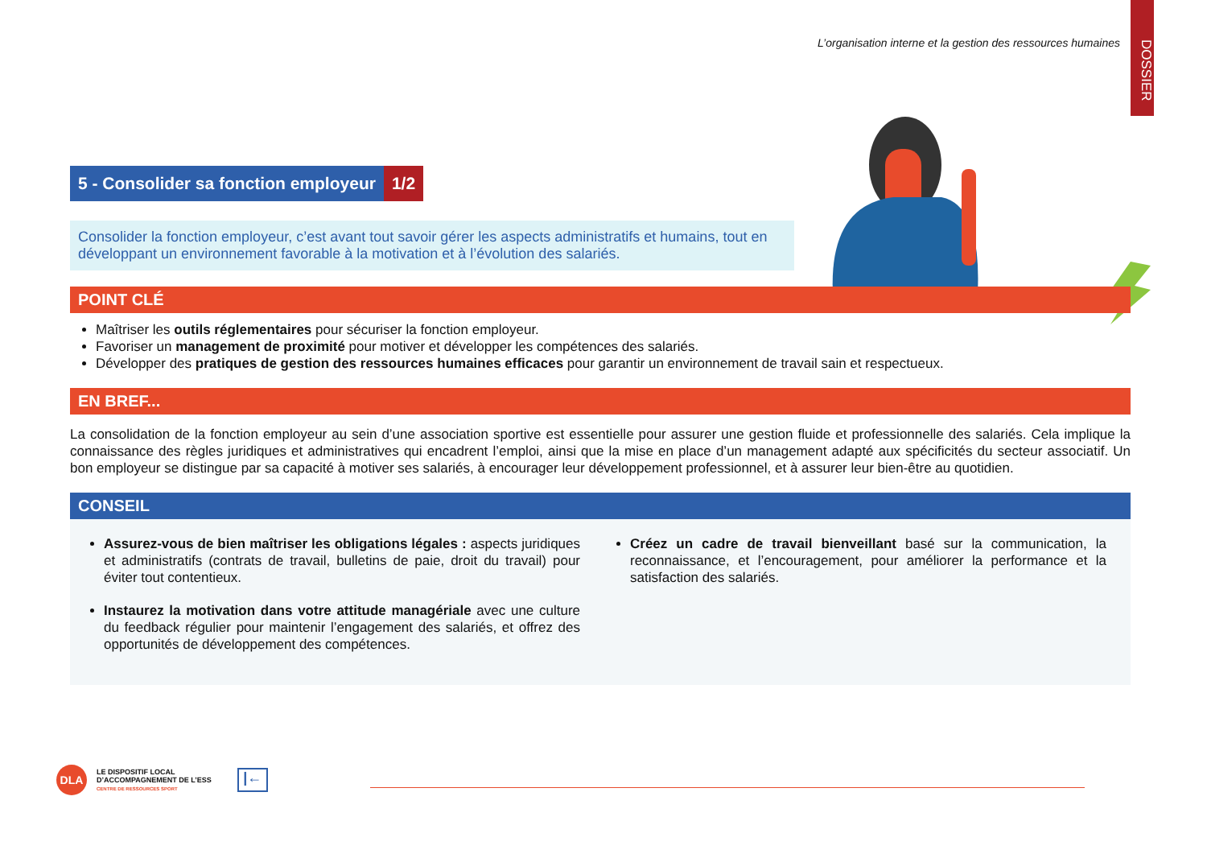DOSSIER
L’organisation interne et la gestion des ressources humaines
5 - Consolider sa fonction employeur 1/2
Consolider la fonction employeur, c’est avant tout savoir gérer les aspects administratifs et humains, tout en développant un environnement favorable à la motivation et à l’évolution des salariés.
POINT CLÉ
Maîtriser les outils réglementaires pour sécuriser la fonction employeur.
Favoriser un management de proximité pour motiver et développer les compétences des salariés.
Développer des pratiques de gestion des ressources humaines efficaces pour garantir un environnement de travail sain et respectueux.
EN BREF...
La consolidation de la fonction employeur au sein d’une association sportive est essentielle pour assurer une gestion fluide et professionnelle des salariés. Cela implique la connaissance des règles juridiques et administratives qui encadrent l’emploi, ainsi que la mise en place d’un management adapté aux spécificités du secteur associatif. Un bon employeur se distingue par sa capacité à motiver ses salariés, à encourager leur développement professionnel, et à assurer leur bien-être au quotidien.
CONSEIL
Assurez-vous de bien maîtriser les obligations légales : aspects juridiques et administratifs (contrats de travail, bulletins de paie, droit du travail) pour éviter tout contentieux.
Instaurez la motivation dans votre attitude managériale avec une culture du feedback régulier pour maintenir l’engagement des salariés, et offrez des opportunités de développement des compétences.
Créez un cadre de travail bienveillant basé sur la communication, la reconnaissance, et l’encouragement, pour améliorer la performance et la satisfaction des salariés.
DLA
LE DISPOSITIF LOCAL
D’ACCOMPAGNEMENT DE L’ESS
CENTRE DE RESSOURCES SPORT
|←